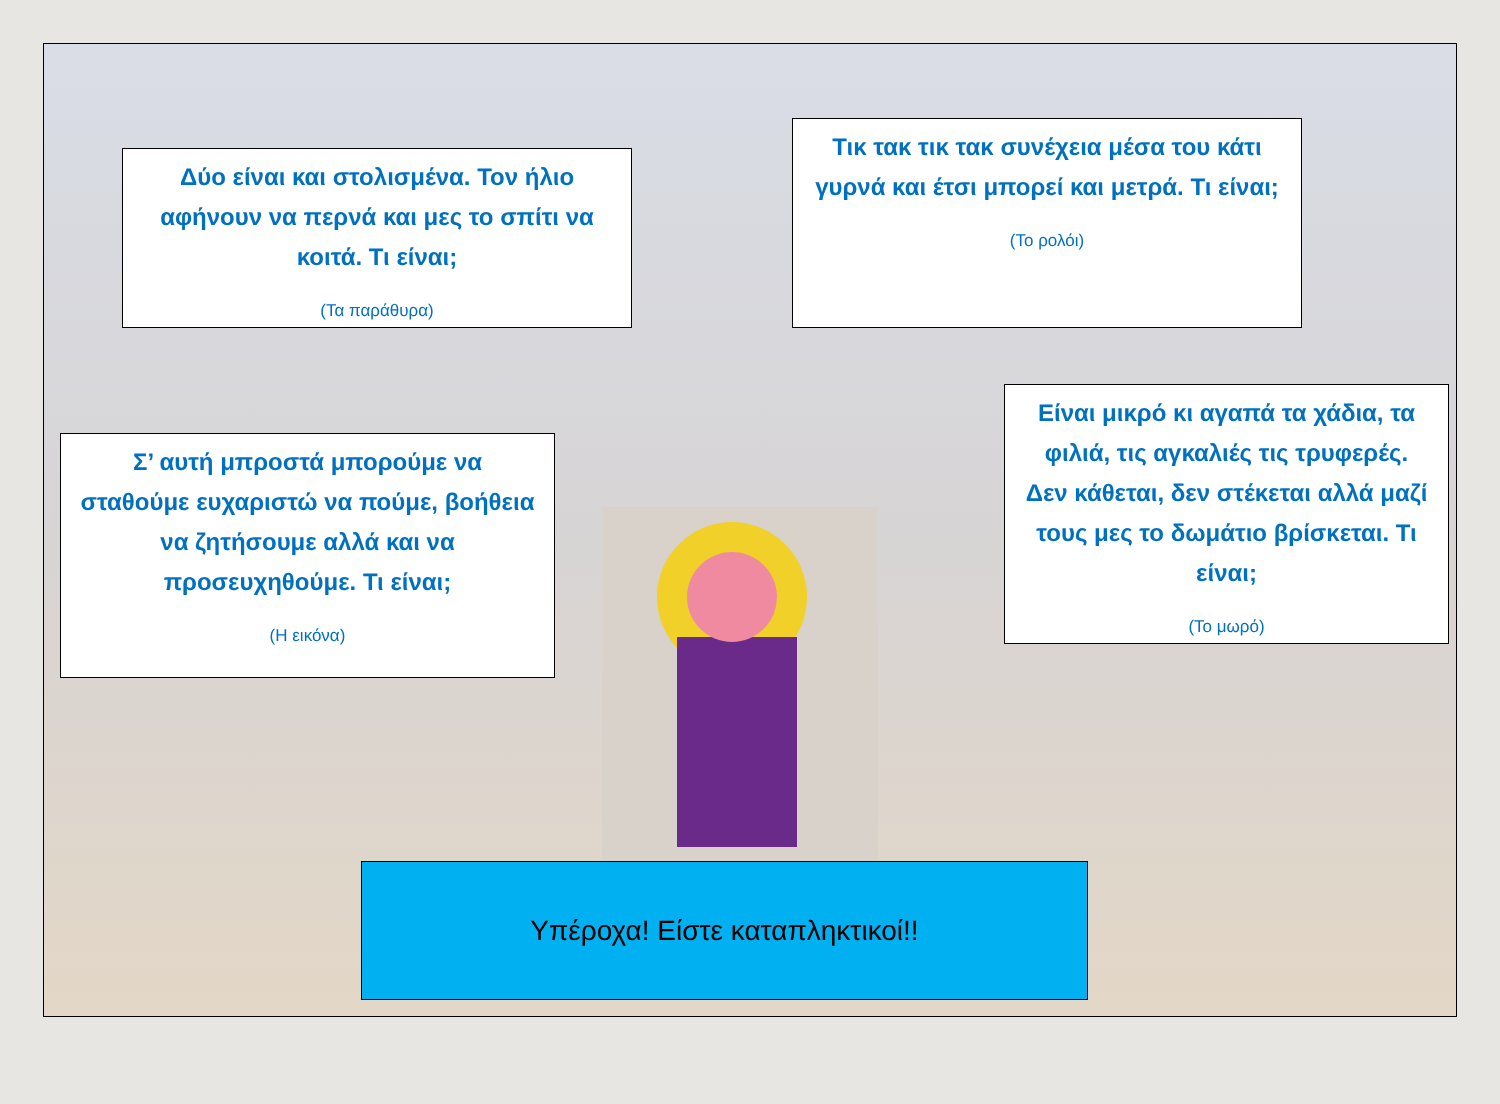Δύο είναι και στολισμένα. Τον ήλιο αφήνουν να περνά και μες το σπίτι να κοιτά. Τι είναι;
(Τα παράθυρα)
Τικ τακ τικ τακ συνέχεια μέσα του κάτι γυρνά και έτσι μπορεί και μετρά. Τι είναι;
(Το ρολόι)
Σ’ αυτή μπροστά μπορούμε να σταθούμε ευχαριστώ να πούμε, βοήθεια να ζητήσουμε αλλά και να προσευχηθούμε. Τι είναι;
(Η εικόνα)
Είναι μικρό κι αγαπά τα χάδια, τα φιλιά, τις αγκαλιές τις τρυφερές. Δεν κάθεται, δεν στέκεται αλλά μαζί τους μες το δωμάτιο βρίσκεται. Τι είναι;
(Το μωρό)
Υπέροχα! Είστε καταπληκτικοί!!